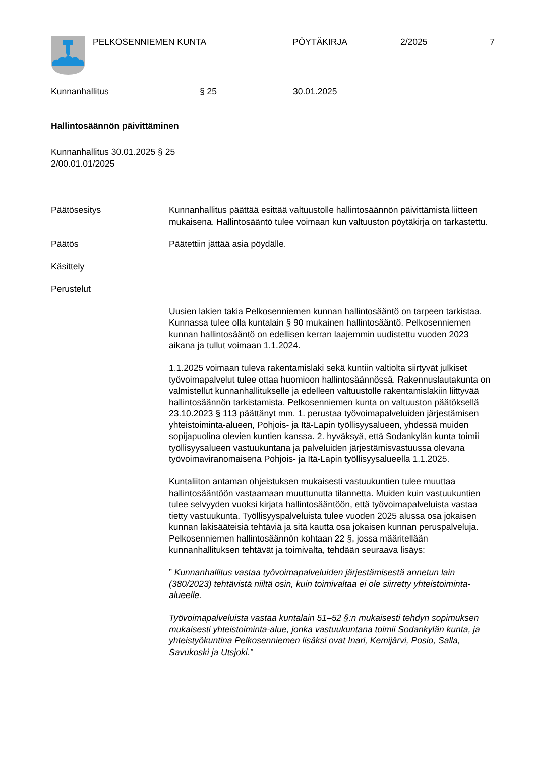PELKOSENNIEMEN KUNTA PÖYTÄKIRJA 2/2025 7
Kunnanhallitus § 25 30.01.2025
Hallintosäännön päivittäminen
Kunnanhallitus 30.01.2025 § 25
2/00.01.01/2025
Päätösesitys Kunnanhallitus päättää esittää valtuustolle hallintosäännön päivittämistä liitteen mukaisena. Hallintosääntö tulee voimaan kun valtuuston pöytäkirja on tarkastettu.
Päätös Päätettiin jättää asia pöydälle.
Käsittely
Perustelut
Uusien lakien takia Pelkosenniemen kunnan hallintosääntö on tarpeen tarkistaa. Kunnassa tulee olla kuntalain § 90 mukainen hallintosääntö. Pelkosenniemen kunnan hallintosääntö on edellisen kerran laajemmin uudistettu vuoden 2023 aikana ja tullut voimaan 1.1.2024.
1.1.2025 voimaan tuleva rakentamislaki sekä kuntiin valtiolta siirtyvät julkiset työvoimapalvelut tulee ottaa huomioon hallintosäännössä. Rakennuslautakunta on valmistellut kunnanhallitukselle ja edelleen valtuustolle rakentamislakiin liittyvää hallintosäännön tarkistamista. Pelkosenniemen kunta on valtuuston päätöksellä 23.10.2023 § 113 päättänyt mm. 1. perustaa työvoimapalveluiden järjestämisen yhteistoiminta-alueen, Pohjois- ja Itä-Lapin työllisyysalueen, yhdessä muiden sopijapuolina olevien kuntien kanssa. 2. hyväksyä, että Sodankylän kunta toimii työllisyysalueen vastuukuntana ja palveluiden järjestämisvastuussa olevana työvoimaviranomaisena Pohjois- ja Itä-Lapin työllisyysalueella 1.1.2025.
Kuntaliiton antaman ohjeistuksen mukaisesti vastuukuntien tulee muuttaa hallintosääntöön vastaamaan muuttunutta tilannetta. Muiden kuin vastuukuntien tulee selvyyden vuoksi kirjata hallintosääntöön, että työvoimapalveluista vastaa tietty vastuukunta. Työllisyyspalveluista tulee vuoden 2025 alussa osa jokaisen kunnan lakisääteisiä tehtäviä ja sitä kautta osa jokaisen kunnan peruspalveluja. Pelkosenniemen hallintosäännön kohtaan 22 §, jossa määritellään kunnanhallituksen tehtävät ja toimivalta, tehdään seuraava lisäys:
” Kunnanhallitus vastaa työvoimapalveluiden järjestämisestä annetun lain (380/2023) tehtävistä niiltä osin, kuin toimivaltaa ei ole siirretty yhteistoiminta-alueelle.
Työvoimapalveluista vastaa kuntalain 51–52 §:n mukaisesti tehdyn sopimuksen mukaisesti yhteistoiminta-alue, jonka vastuukuntana toimii Sodankylän kunta, ja yhteistyökuntina Pelkosenniemen lisäksi ovat Inari, Kemijärvi, Posio, Salla, Savukoski ja Utsjoki.”